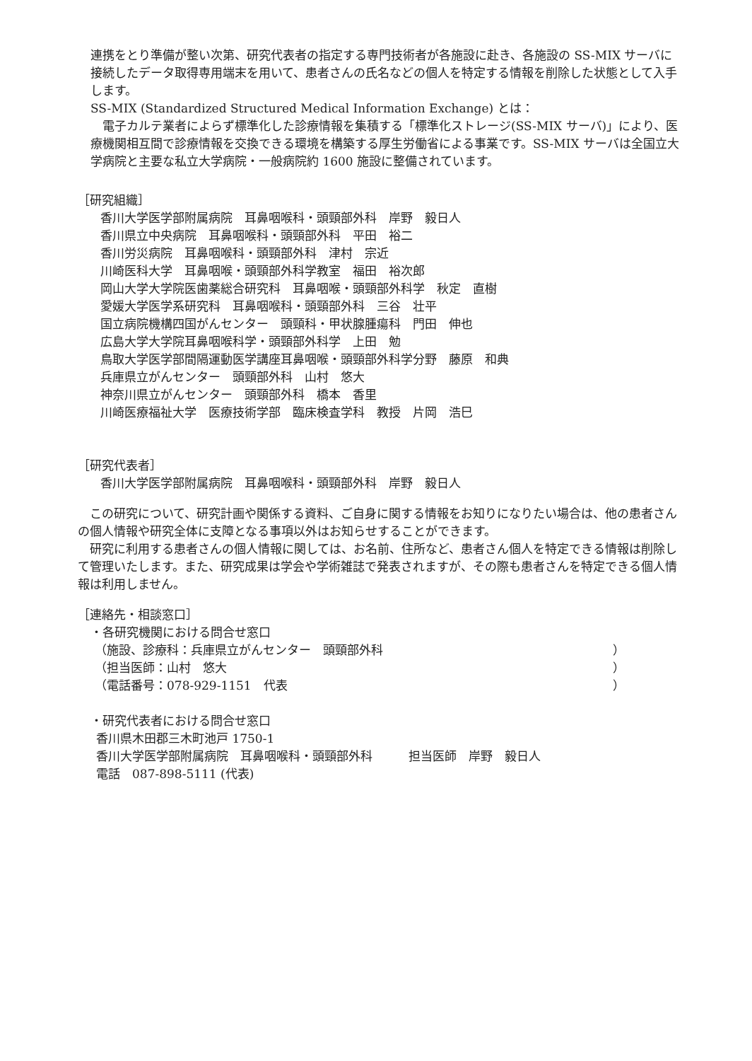連携をとり準備が整い次第、研究代表者の指定する専門技術者が各施設に赴き、各施設の SS-MIX サーバに接続したデータ取得専用端末を用いて、患者さんの氏名などの個人を特定する情報を削除した状態として入手します。
SS-MIX (Standardized Structured Medical Information Exchange) とは：
　電子カルテ業者によらず標準化した診療情報を集積する「標準化ストレージ(SS-MIX サーバ)」により、医療機関相互間で診療情報を交換できる環境を構築する厚生労働省による事業です。SS-MIX サーバは全国立大学病院と主要な私立大学病院・一般病院約 1600 施設に整備されています。
［研究組織］
香川大学医学部附属病院　耳鼻咽喉科・頭頸部外科　岸野　毅日人
香川県立中央病院　耳鼻咽喉科・頭頸部外科　平田　裕二
香川労災病院　耳鼻咽喉科・頭頸部外科　津村　宗近
川崎医科大学　耳鼻咽喉・頭頸部外科学教室　福田　裕次郎
岡山大学大学院医歯薬総合研究科　耳鼻咽喉・頭頸部外科学　秋定　直樹
愛媛大学医学系研究科　耳鼻咽喉科・頭頸部外科　三谷　壮平
国立病院機構四国がんセンター　頭頸科・甲状腺腫瘍科　門田　伸也
広島大学大学院耳鼻咽喉科学・頭頸部外科学　上田　勉
鳥取大学医学部間隔運動医学講座耳鼻咽喉・頭頸部外科学分野　藤原　和典
兵庫県立がんセンター　頭頸部外科　山村　悠大
神奈川県立がんセンター　頭頸部外科　橋本　香里
川崎医療福祉大学　医療技術学部　臨床検査学科　教授　片岡　浩巳
［研究代表者］
香川大学医学部附属病院　耳鼻咽喉科・頭頸部外科　岸野　毅日人
　この研究について、研究計画や関係する資料、ご自身に関する情報をお知りになりたい場合は、他の患者さんの個人情報や研究全体に支障となる事項以外はお知らせすることができます。
　研究に利用する患者さんの個人情報に関しては、お名前、住所など、患者さん個人を特定できる情報は削除して管理いたします。また、研究成果は学会や学術雑誌で発表されますが、その際も患者さんを特定できる個人情報は利用しません。
［連絡先・相談窓口］
・各研究機関における問合せ窓口
（施設、診療科：兵庫県立がんセンター　頭頸部外科 ）
（担当医師：山村　悠大 ）
（電話番号：078-929-1151　代表 ）
・研究代表者における問合せ窓口
香川県木田郡三木町池戸 1750-1
香川大学医学部附属病院　耳鼻咽喉科・頭頸部外科　　　担当医師　岸野　毅日人
電話　087-898-5111 (代表)